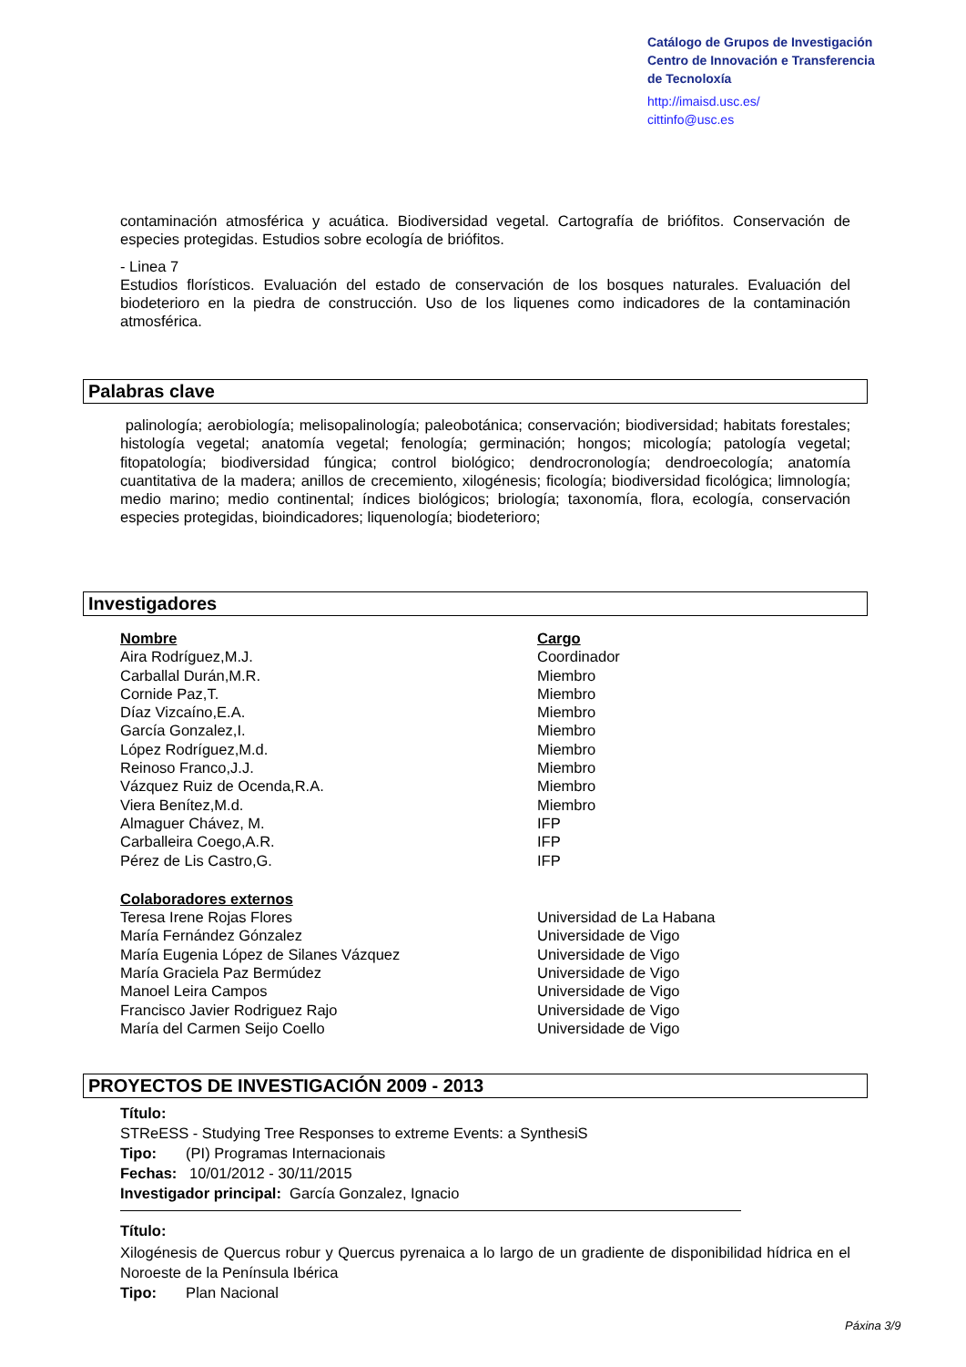Catálogo de Grupos de Investigación
Centro de Innovación e Transferencia
de Tecnoloxía
http://imaisd.usc.es/
cittinfo@usc.es
contaminación atmosférica y acuática. Biodiversidad vegetal. Cartografía de briófitos. Conservación de especies protegidas. Estudios sobre ecología de briófitos.
- Linea 7
Estudios florísticos. Evaluación del estado de conservación de los bosques naturales. Evaluación del biodeterioro en la piedra de construcción. Uso de los liquenes como indicadores de la contaminación atmosférica.
Palabras clave
palinología; aerobiología; melisopalinología; paleobotánica; conservación; biodiversidad; habitats forestales; histología vegetal; anatomía vegetal; fenología; germinación; hongos; micología; patología vegetal; fitopatología; biodiversidad fúngica; control biológico; dendrocronología; dendroecología; anatomía cuantitativa de la madera; anillos de crecemiento, xilogénesis; ficología; biodiversidad ficológica; limnología; medio marino; medio continental; índices biológicos; briología; taxonomía, flora, ecología, conservación especies protegidas, bioindicadores; liquenología; biodeterioro;
Investigadores
| Nombre | Cargo |
| Aira Rodríguez,M.J. | Coordinador |
| Carballal Durán,M.R. | Miembro |
| Cornide Paz,T. | Miembro |
| Díaz Vizcaíno,E.A. | Miembro |
| García Gonzalez,I. | Miembro |
| López Rodríguez,M.d. | Miembro |
| Reinoso Franco,J.J. | Miembro |
| Vázquez Ruiz de Ocenda,R.A. | Miembro |
| Viera Benítez,M.d. | Miembro |
| Almaguer Chávez, M. | IFP |
| Carballeira Coego,A.R. | IFP |
| Pérez de Lis Castro,G. | IFP |
| Colaboradores externos | |
| Teresa Irene Rojas Flores | Universidad de La Habana |
| María Fernández Gónzalez | Universidade de Vigo |
| María Eugenia López de Silanes Vázquez | Universidade de Vigo |
| María Graciela Paz Bermúdez | Universidade de Vigo |
| Manoel Leira Campos | Universidade de Vigo |
| Francisco Javier Rodriguez Rajo | Universidade de Vigo |
| María del Carmen Seijo Coello | Universidade de Vigo |
PROYECTOS DE INVESTIGACIÓN 2009 - 2013
Título:
STReESS - Studying Tree Responses to extreme Events: a SynthesiS
Tipo: (PI) Programas Internacionais
Fechas: 10/01/2012 - 30/11/2015
Investigador principal: García Gonzalez, Ignacio
Título:
Xilogénesis de Quercus robur y Quercus pyrenaica a lo largo de un gradiente de disponibilidad hídrica en el Noroeste de la Península Ibérica
Tipo: Plan Nacional
Páxina 3/9